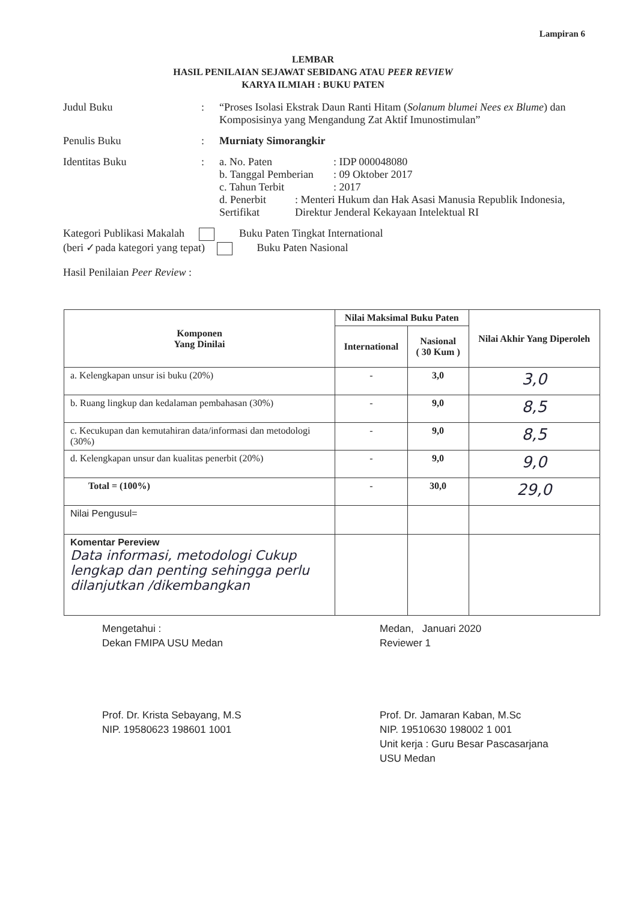Lampiran 6
LEMBAR
HASIL PENILAIAN SEJAWAT SEBIDANG ATAU PEER REVIEW
KARYA ILMIAH : BUKU PATEN
Judul Buku : “Proses Isolasi Ekstrak Daun Ranti Hitam (Solanum blumei Nees ex Blume) dan Komposisinya yang Mengandung Zat Aktif Imunostimulan”
Penulis Buku : Murniaty Simorangkir
Identitas Buku : a. No. Paten: IDP 000048080
b. Tanggal Pemberian: 09 Oktober 2017
c. Tahun Terbit: 2017
d. Penerbit Sertifikat: Menteri Hukum dan Hak Asasi Manusia Republik Indonesia, Direktur Jenderal Kekayaan Intelektual RI
Kategori Publikasi Makalah Buku Paten Tingkat International
(beri ✓pada kategori yang tepat) Buku Paten Nasional
Hasil Penilaian Peer Review :
| Komponen Yang Dinilai | Nilai Maksimal Buku Paten | | Nilai Akhir Yang Diperoleh |
| --- | --- | --- | --- |
| | International | Nasional ( 30 Kum ) | |
| a. Kelengkapan unsur isi buku (20%) | - | 3,0 | 3,0 |
| b. Ruang lingkup dan kedalaman pembahasan (30%) | - | 9,0 | 8,5 |
| c. Kecukupan dan kemutahiran data/informasi dan metodologi (30%) | - | 9,0 | 8,5 |
| d. Kelengkapan unsur dan kualitas penerbit (20%) | - | 9,0 | 9,0 |
| Total = (100%) | - | 30,0 | 29,0 |
| Nilai Pengusul= | | | |
| Komentar Pereview Data informasi, metodologi Cukup lengkap dan penting sehingga perlu dilanjutkan /dikembangkan | | | |
Mengetahui :
Dekan FMIPA USU Medan
Prof. Dr. Krista Sebayang, M.S
NIP. 19580623 198601 1001
Medan, Januari 2020
Reviewer 1
Prof. Dr. Jamaran Kaban, M.Sc
NIP. 19510630 198002 1 001
Unit kerja : Guru Besar Pascasarjana
USU Medan